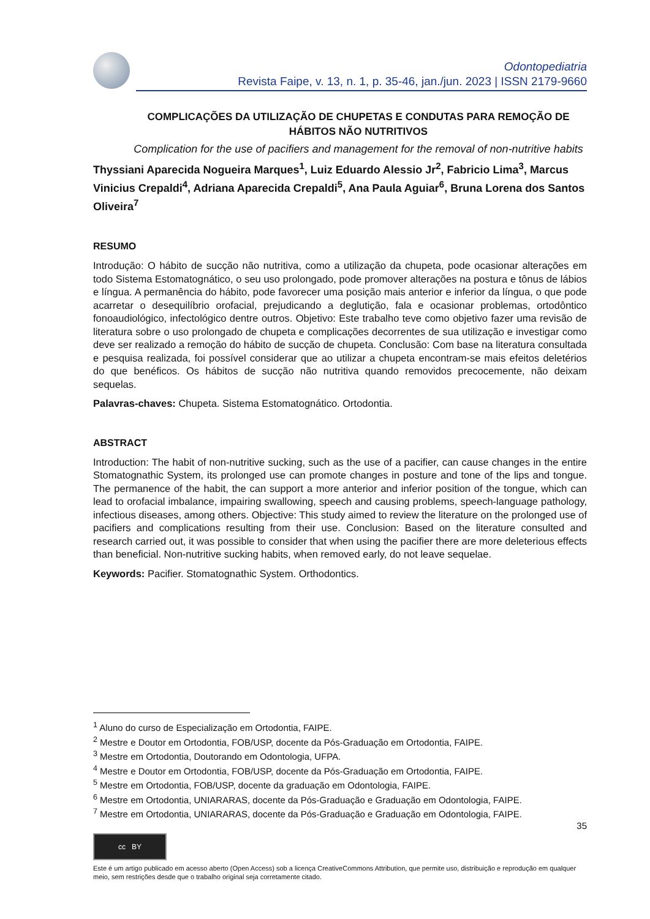Odontopediatria
Revista Faipe, v. 13, n. 1, p. 35-46, jan./jun. 2023 | ISSN 2179-9660
COMPLICAÇÕES DA UTILIZAÇÃO DE CHUPETAS E CONDUTAS PARA REMOÇÃO DE HÁBITOS NÃO NUTRITIVOS
Complication for the use of pacifiers and management for the removal of non-nutritive habits
Thyssiani Aparecida Nogueira Marques<sup>1</sup>, Luiz Eduardo Alessio Jr<sup>2</sup>, Fabricio Lima<sup>3</sup>, Marcus Vinicius Crepaldi<sup>4</sup>, Adriana Aparecida Crepaldi<sup>5</sup>, Ana Paula Aguiar<sup>6</sup>, Bruna Lorena dos Santos Oliveira<sup>7</sup>
RESUMO
Introdução: O hábito de sucção não nutritiva, como a utilização da chupeta, pode ocasionar alterações em todo Sistema Estomatognático, o seu uso prolongado, pode promover alterações na postura e tônus de lábios e língua. A permanência do hábito, pode favorecer uma posição mais anterior e inferior da língua, o que pode acarretar o desequilíbrio orofacial, prejudicando a deglutição, fala e ocasionar problemas, ortodôntico fonoaudiológico, infectológico dentre outros. Objetivo: Este trabalho teve como objetivo fazer uma revisão de literatura sobre o uso prolongado de chupeta e complicações decorrentes de sua utilização e investigar como deve ser realizado a remoção do hábito de sucção de chupeta. Conclusão: Com base na literatura consultada e pesquisa realizada, foi possível considerar que ao utilizar a chupeta encontram-se mais efeitos deletérios do que benéficos. Os hábitos de sucção não nutritiva quando removidos precocemente, não deixam sequelas.
Palavras-chaves: Chupeta. Sistema Estomatognático. Ortodontia.
ABSTRACT
Introduction: The habit of non-nutritive sucking, such as the use of a pacifier, can cause changes in the entire Stomatognathic System, its prolonged use can promote changes in posture and tone of the lips and tongue. The permanence of the habit, the can support a more anterior and inferior position of the tongue, which can lead to orofacial imbalance, impairing swallowing, speech and causing problems, speech-language pathology, infectious diseases, among others. Objective: This study aimed to review the literature on the prolonged use of pacifiers and complications resulting from their use. Conclusion: Based on the literature consulted and research carried out, it was possible to consider that when using the pacifier there are more deleterious effects than beneficial. Non-nutritive sucking habits, when removed early, do not leave sequelae.
Keywords: Pacifier. Stomatognathic System. Orthodontics.
<sup>1</sup> Aluno do curso de Especialização em Ortodontia, FAIPE.
<sup>2</sup> Mestre e Doutor em Ortodontia, FOB/USP, docente da Pós-Graduação em Ortodontia, FAIPE.
<sup>3</sup> Mestre em Ortodontia, Doutorando em Odontologia, UFPA.
<sup>4</sup> Mestre e Doutor em Ortodontia, FOB/USP, docente da Pós-Graduação em Ortodontia, FAIPE.
<sup>5</sup> Mestre em Ortodontia, FOB/USP, docente da graduação em Odontologia, FAIPE.
<sup>6</sup> Mestre em Ortodontia, UNIARARAS, docente da Pós-Graduação e Graduação em Odontologia, FAIPE.
<sup>7</sup> Mestre em Ortodontia, UNIARARAS, docente da Pós-Graduação e Graduação em Odontologia, FAIPE.
35
cc BY
Este é um artigo publicado em acesso aberto (Open Access) sob a licença CreativeCommons Attribution, que permite uso, distribuição e reprodução em qualquer meio, sem restrições desde que o trabalho original seja corretamente citado.